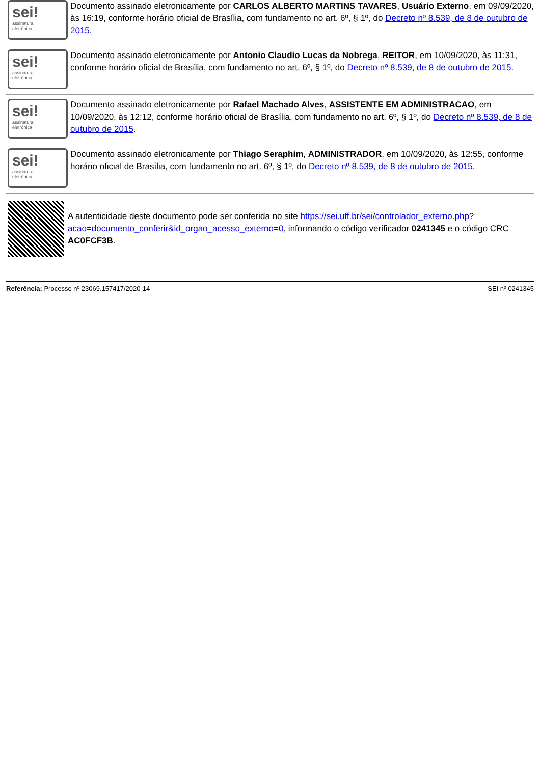sei!
assinatura
eletrônica
Documento assinado eletronicamente por CARLOS ALBERTO MARTINS TAVARES, Usuário Externo, em 09/09/2020, às 16:19, conforme horário oficial de Brasília, com fundamento no art. 6º, § 1º, do Decreto nº 8.539, de 8 de outubro de 2015.
sei!
assinatura
eletrônica
Documento assinado eletronicamente por Antonio Claudio Lucas da Nobrega, REITOR, em 10/09/2020, às 11:31, conforme horário oficial de Brasília, com fundamento no art. 6º, § 1º, do Decreto nº 8.539, de 8 de outubro de 2015.
sei!
assinatura
eletrônica
Documento assinado eletronicamente por Rafael Machado Alves, ASSISTENTE EM ADMINISTRACAO, em 10/09/2020, às 12:12, conforme horário oficial de Brasília, com fundamento no art. 6º, § 1º, do Decreto nº 8.539, de 8 de outubro de 2015.
sei!
assinatura
eletrônica
Documento assinado eletronicamente por Thiago Seraphim, ADMINISTRADOR, em 10/09/2020, às 12:55, conforme horário oficial de Brasília, com fundamento no art. 6º, § 1º, do Decreto nº 8.539, de 8 de outubro de 2015.
A autenticidade deste documento pode ser conferida no site https://sei.uff.br/sei/controlador_externo.php?acao=documento_conferir&id_orgao_acesso_externo=0, informando o código verificador 0241345 e o código CRC AC0FCF3B.
Referência: Processo nº 23069.157417/2020-14 SEI nº 0241345